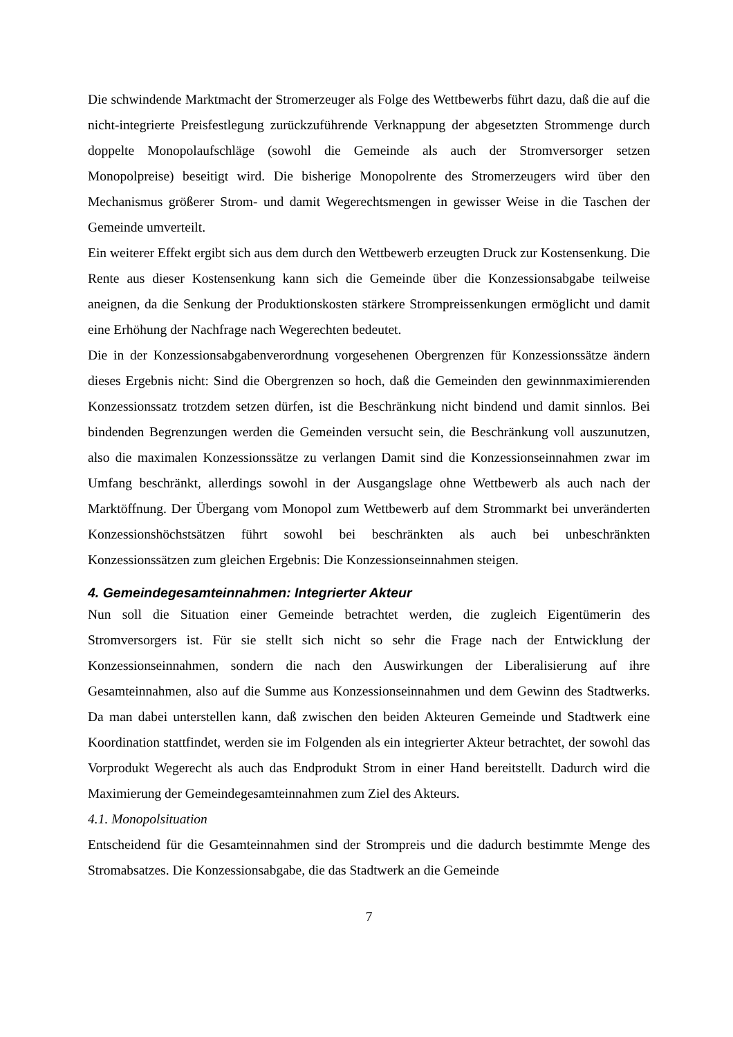Die schwindende Marktmacht der Stromerzeuger als Folge des Wettbewerbs führt dazu, daß die auf die nicht-integrierte Preisfestlegung zurückzuführende Verknappung der abgesetzten Strommenge durch doppelte Monopolaufschläge (sowohl die Gemeinde als auch der Stromversorger setzen Monopolpreise) beseitigt wird. Die bisherige Monopolrente des Stromerzeugers wird über den Mechanismus größerer Strom- und damit Wegerechtsmengen in gewisser Weise in die Taschen der Gemeinde umverteilt.
Ein weiterer Effekt ergibt sich aus dem durch den Wettbewerb erzeugten Druck zur Kostensenkung. Die Rente aus dieser Kostensenkung kann sich die Gemeinde über die Konzessionsabgabe teilweise aneignen, da die Senkung der Produktionskosten stärkere Strompreissenkungen ermöglicht und damit eine Erhöhung der Nachfrage nach Wegerechten bedeutet.
Die in der Konzessionsabgabenverordnung vorgesehenen Obergrenzen für Konzessionssätze ändern dieses Ergebnis nicht: Sind die Obergrenzen so hoch, daß die Gemeinden den gewinnmaximierenden Konzessionssatz trotzdem setzen dürfen, ist die Beschränkung nicht bindend und damit sinnlos. Bei bindenden Begrenzungen werden die Gemeinden versucht sein, die Beschränkung voll auszunutzen, also die maximalen Konzessionssätze zu verlangen Damit sind die Konzessionseinnahmen zwar im Umfang beschränkt, allerdings sowohl in der Ausgangslage ohne Wettbewerb als auch nach der Marktöffnung. Der Übergang vom Monopol zum Wettbewerb auf dem Strommarkt bei unveränderten Konzessionshöchstsätzen führt sowohl bei beschränkten als auch bei unbeschränkten Konzessionssätzen zum gleichen Ergebnis: Die Konzessionseinnahmen steigen.
4. Gemeindegesamteinnahmen: Integrierter Akteur
Nun soll die Situation einer Gemeinde betrachtet werden, die zugleich Eigentümerin des Stromversorgers ist. Für sie stellt sich nicht so sehr die Frage nach der Entwicklung der Konzessionseinnahmen, sondern die nach den Auswirkungen der Liberalisierung auf ihre Gesamteinnahmen, also auf die Summe aus Konzessionseinnahmen und dem Gewinn des Stadtwerks. Da man dabei unterstellen kann, daß zwischen den beiden Akteuren Gemeinde und Stadtwerk eine Koordination stattfindet, werden sie im Folgenden als ein integrierter Akteur betrachtet, der sowohl das Vorprodukt Wegerecht als auch das Endprodukt Strom in einer Hand bereitstellt. Dadurch wird die Maximierung der Gemeindegesamteinnahmen zum Ziel des Akteurs.
4.1. Monopolsituation
Entscheidend für die Gesamteinnahmen sind der Strompreis und die dadurch bestimmte Menge des Stromabsatzes. Die Konzessionsabgabe, die das Stadtwerk an die Gemeinde
7